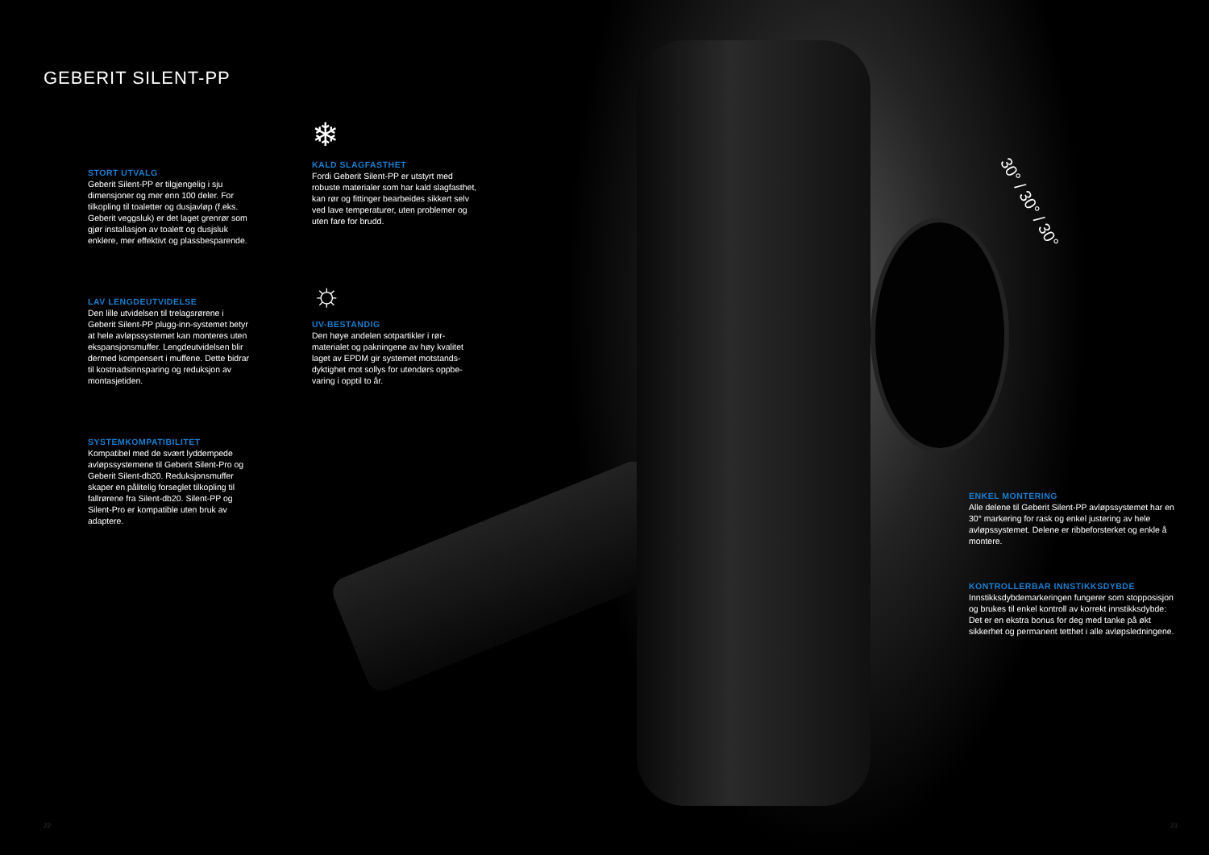GEBERIT SILENT-PP
STORT UTVALG
Geberit Silent-PP er tilgjengelig i sju dimensjoner og mer enn 100 deler. For tilkopling til toaletter og dusjavløp (f.eks. Geberit veggsluk) er det laget grenrør som gjør installasjon av toalett og dusjsluk enklere, mer effektivt og plass­besparende.
LAV LENGDEUTVIDELSE
Den lille utvidelsen til trelagsrørene i Geberit Silent-PP plugg-inn-systemet betyr at hele avløpssystemet kan monteres uten ekspansjonsmuffer. Lengdeutvidelsen blir dermed kompensert i muffene. Dette bidrar til kostnadsinnsparing og reduksjon av montasjetiden.
SYSTEMKOMPATIBILITET
Kompatibel med de svært lyddempede avløpssystemene til Geberit Silent-Pro og Geberit Silent-db20. Reduksjonsmuffer skaper en pålitelig forseglet tilkopling til fallrørene fra Silent-db20. Silent-PP og Silent-Pro er kompatible uten bruk av adaptere.
❄
KALD SLAGFASTHET
Fordi Geberit Silent-PP er utstyrt med robuste materialer som har kald slagfast­het, kan rør og fittinger bearbeides sikkert selv ved lave temperaturer, uten problemer og uten fare for brudd.
☼
UV-BESTANDIG
Den høye andelen sotpartikler i rør­materialet og pakningene av høy kvalitet laget av EPDM gir systemet motstands­dyktighet mot sollys for utendørs oppbe­varing i opptil to år.
30° / 30° / 30°
ENKEL MONTERING
Alle delene til Geberit Silent-PP avløpssystemet har en 30° markering for rask og enkel justering av hele avløpssystemet. Delene er ribbeforsterket og enkle å montere.
KONTROLLERBAR INNSTIKKSDYBDE
Innstikksdybdemarkeringen fungerer som stop­posisjon og brukes til enkel kontroll av korrekt innstikksdybde: Det er en ekstra bonus for deg med tanke på økt sikkerhet og permanent tetthet i alle avløpsledningene.
22 23